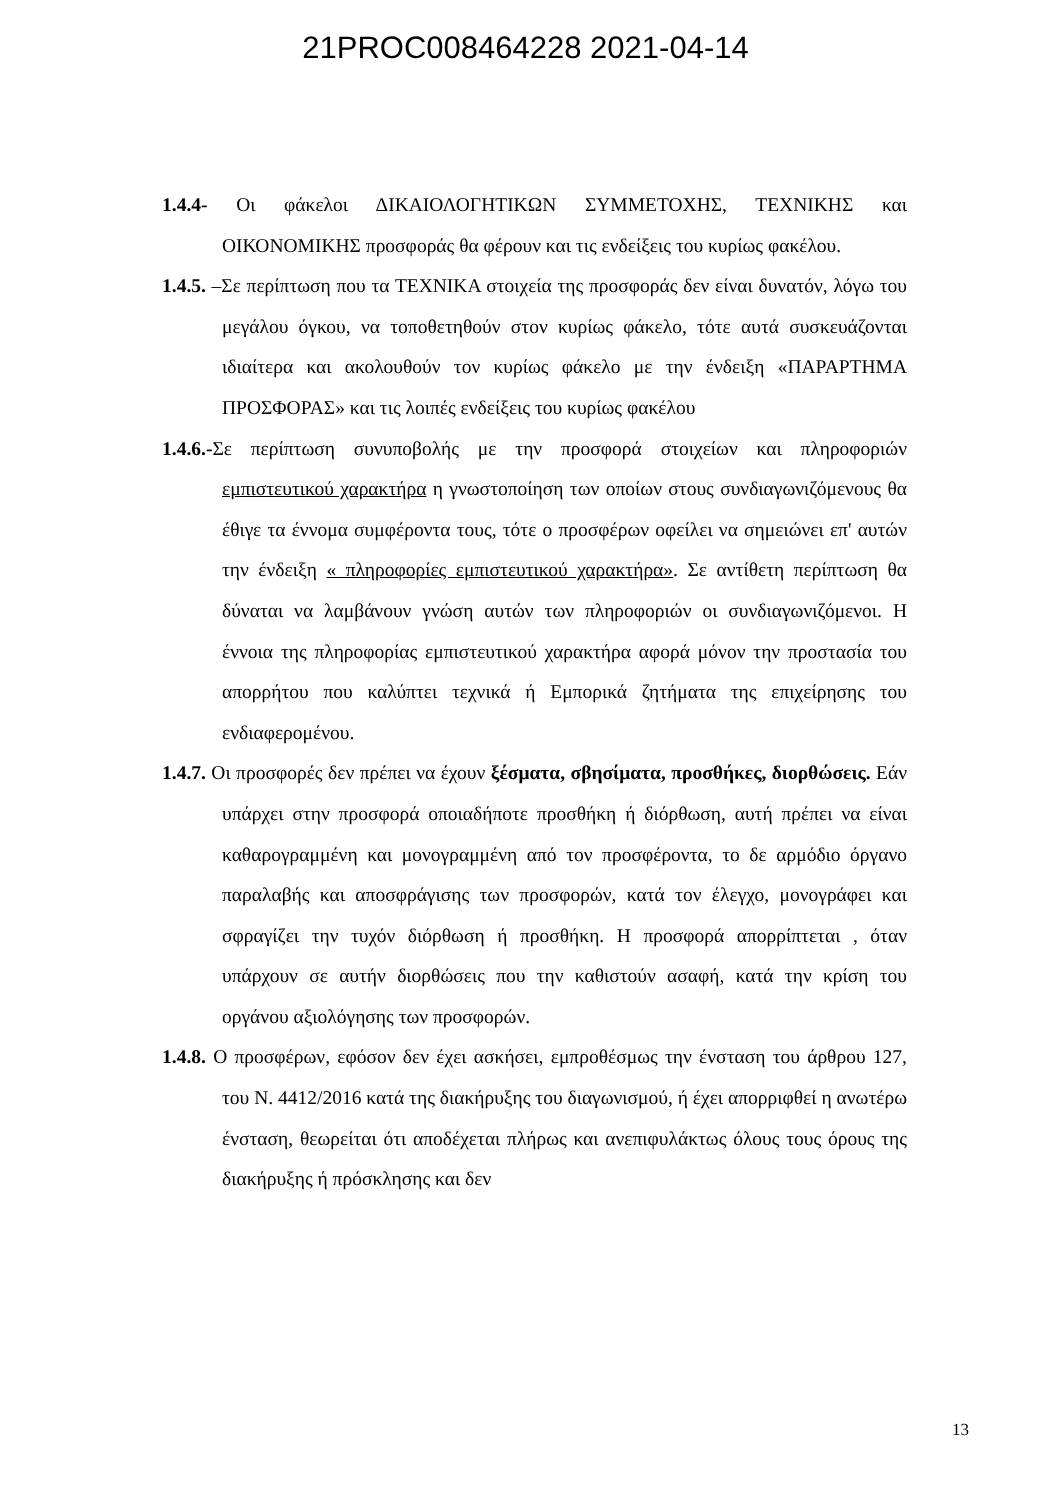21PROC008464228 2021-04-14
1.4.4- Οι φάκελοι ΔΙΚΑΙΟΛΟΓΗΤΙΚΩΝ ΣΥΜΜΕΤΟΧΗΣ, ΤΕΧΝΙΚΗΣ και ΟΙΚΟΝΟΜΙΚΗΣ προσφοράς θα φέρουν και τις ενδείξεις του κυρίως φακέλου.
1.4.5. –Σε περίπτωση που τα ΤΕΧΝΙΚΑ στοιχεία της προσφοράς δεν είναι δυνατόν, λόγω του μεγάλου όγκου, να τοποθετηθούν στον κυρίως φάκελο, τότε αυτά συσκευάζονται ιδιαίτερα και ακολουθούν τον κυρίως φάκελο με την ένδειξη «ΠΑΡΑΡΤΗΜΑ ΠΡΟΣΦΟΡΑΣ» και τις λοιπές ενδείξεις του κυρίως φακέλου
1.4.6.-Σε περίπτωση συνυποβολής με την προσφορά στοιχείων και πληροφοριών εμπιστευτικού χαρακτήρα η γνωστοποίηση των οποίων στους συνδιαγωνιζόμενους θα έθιγε τα έννομα συμφέροντα τους, τότε ο προσφέρων οφείλει να σημειώνει επ' αυτών την ένδειξη « πληροφορίες εμπιστευτικού χαρακτήρα». Σε αντίθετη περίπτωση θα δύναται να λαμβάνουν γνώση αυτών των πληροφοριών οι συνδιαγωνιζόμενοι. Η έννοια της πληροφορίας εμπιστευτικού χαρακτήρα αφορά μόνον την προστασία του απορρήτου που καλύπτει τεχνικά ή Εμπορικά ζητήματα της επιχείρησης του ενδιαφερομένου.
1.4.7. Οι προσφορές δεν πρέπει να έχουν ξέσματα, σβησίματα, προσθήκες, διορθώσεις. Εάν υπάρχει στην προσφορά οποιαδήποτε προσθήκη ή διόρθωση, αυτή πρέπει να είναι καθαρογραμμένη και μονογραμμένη από τον προσφέροντα, το δε αρμόδιο όργανο παραλαβής και αποσφράγισης των προσφορών, κατά τον έλεγχο, μονογράφει και σφραγίζει την τυχόν διόρθωση ή προσθήκη. Η προσφορά απορρίπτεται , όταν υπάρχουν σε αυτήν διορθώσεις που την καθιστούν ασαφή, κατά την κρίση του οργάνου αξιολόγησης των προσφορών.
1.4.8. Ο προσφέρων, εφόσον δεν έχει ασκήσει, εμπροθέσμως την ένσταση του άρθρου 127, του Ν. 4412/2016 κατά της διακήρυξης του διαγωνισμού, ή έχει απορριφθεί η ανωτέρω ένσταση, θεωρείται ότι αποδέχεται πλήρως και ανεπιφυλάκτως όλους τους όρους της διακήρυξης ή πρόσκλησης και δεν
13